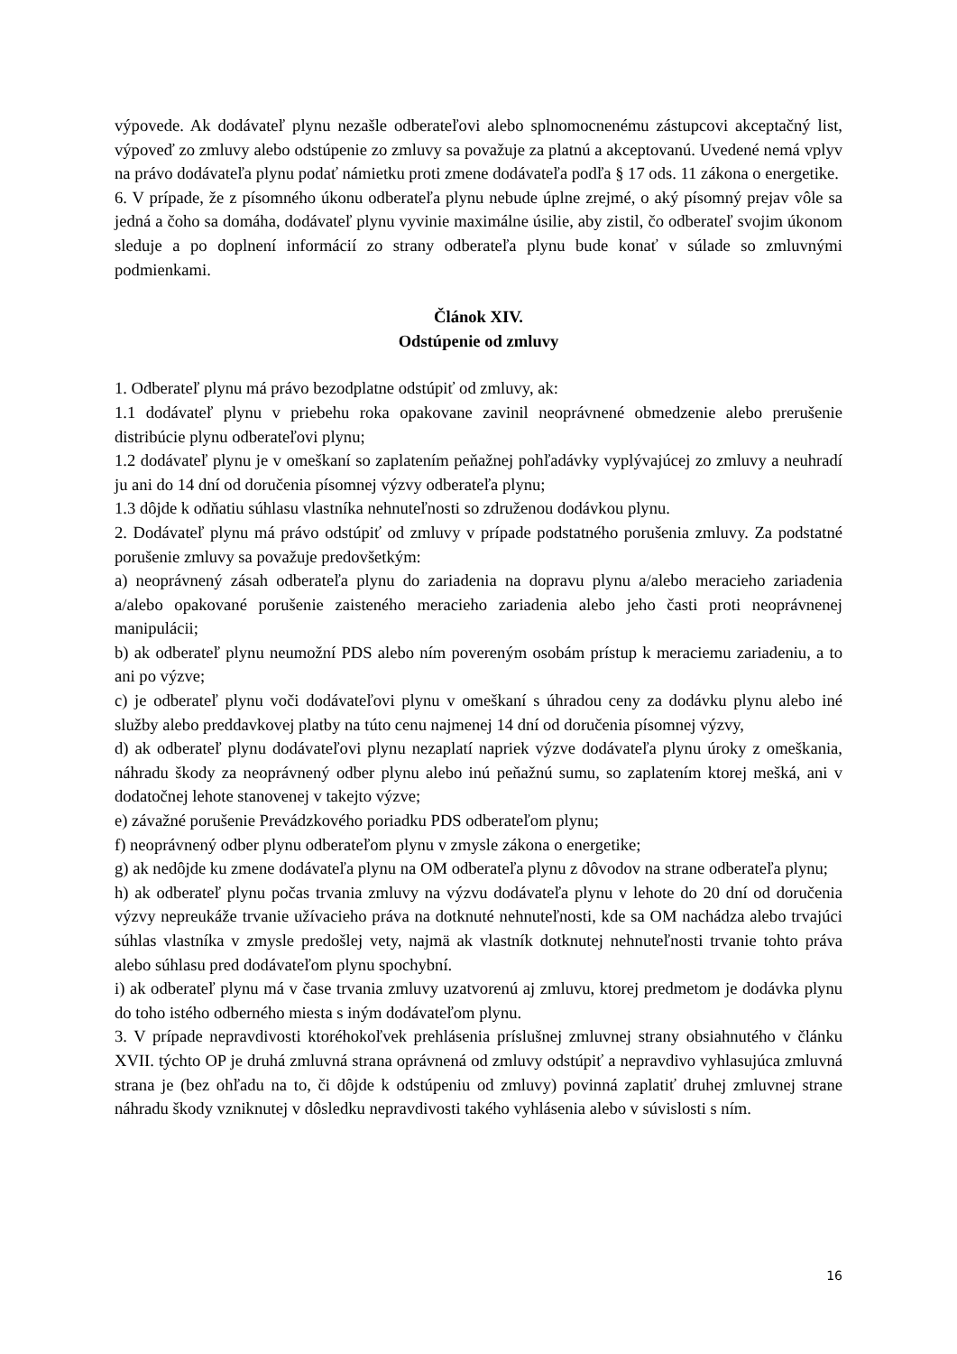výpovede. Ak dodávateľ plynu nezašle odberateľovi alebo splnomocnenému zástupcovi akceptačný list, výpoveď zo zmluvy alebo odstúpenie zo zmluvy sa považuje za platnú a akceptovanú. Uvedené nemá vplyv na právo dodávateľa plynu podať námietku proti zmene dodávateľa podľa § 17 ods. 11 zákona o energetike.
6. V prípade, že z písomného úkonu odberateľa plynu nebude úplne zrejmé, o aký písomný prejav vôle sa jedná a čoho sa domáha, dodávateľ plynu vyvinie maximálne úsilie, aby zistil, čo odberateľ svojim úkonom sleduje a po doplnení informácií zo strany odberateľa plynu bude konať v súlade so zmluvnými podmienkami.
Článok XIV.
Odstúpenie od zmluvy
1. Odberateľ plynu má právo bezodplatne odstúpiť od zmluvy, ak:
1.1 dodávateľ plynu v priebehu roka opakovane zavinil neoprávnené obmedzenie alebo prerušenie distribúcie plynu odberateľovi plynu;
1.2 dodávateľ plynu je v omeškaní so zaplatením peňažnej pohľadávky vyplývajúcej zo zmluvy a neuhradí ju ani do 14 dní od doručenia písomnej výzvy odberateľa plynu;
1.3 dôjde k odňatiu súhlasu vlastníka nehnuteľnosti so združenou dodávkou plynu.
2. Dodávateľ plynu má právo odstúpiť od zmluvy v prípade podstatného porušenia zmluvy. Za podstatné porušenie zmluvy sa považuje predovšetkým:
a) neoprávnený zásah odberateľa plynu do zariadenia na dopravu plynu a/alebo meracieho zariadenia a/alebo opakované porušenie zaisteného meracieho zariadenia alebo jeho časti proti neoprávnenej manipulácii;
b) ak odberateľ plynu neumožní PDS alebo ním povereným osobám prístup k meraciemu zariadeniu, a to ani po výzve;
c) je odberateľ plynu voči dodávateľovi plynu v omeškaní s úhradou ceny za dodávku plynu alebo iné služby alebo preddavkovej platby na túto cenu najmenej 14 dní od doručenia písomnej výzvy,
d) ak odberateľ plynu dodávateľovi plynu nezaplatí napriek výzve dodávateľa plynu úroky z omeškania, náhradu škody za neoprávnený odber plynu alebo inú peňažnú sumu, so zaplatením ktorej mešká, ani v dodatočnej lehote stanovenej v takejto výzve;
e) závažné porušenie Prevádzkového poriadku PDS odberateľom plynu;
f) neoprávnený odber plynu odberateľom plynu v zmysle zákona o energetike;
g) ak nedôjde ku zmene dodávateľa plynu na OM odberateľa plynu z dôvodov na strane odberateľa plynu;
h) ak odberateľ plynu počas trvania zmluvy na výzvu dodávateľa plynu v lehote do 20 dní od doručenia výzvy nepreukáže trvanie užívacieho práva na dotknuté nehnuteľnosti, kde sa OM nachádza alebo trvajúci súhlas vlastníka v zmysle predošlej vety, najmä ak vlastník dotknutej nehnuteľnosti trvanie tohto práva alebo súhlasu pred dodávateľom plynu spochybní.
i) ak odberateľ plynu má v čase trvania zmluvy uzatvorenú aj zmluvu, ktorej predmetom je dodávka plynu do toho istého odberného miesta s iným dodávateľom plynu.
3. V prípade nepravdivosti ktoréhokoľvek prehlásenia príslušnej zmluvnej strany obsiahnutého v článku XVII. týchto OP je druhá zmluvná strana oprávnená od zmluvy odstúpiť a nepravdivo vyhlasujúca zmluvná strana je (bez ohľadu na to, či dôjde k odstúpeniu od zmluvy) povinná zaplatiť druhej zmluvnej strane náhradu škody vzniknutej v dôsledku nepravdivosti takého vyhlásenia alebo v súvislosti s ním.
16